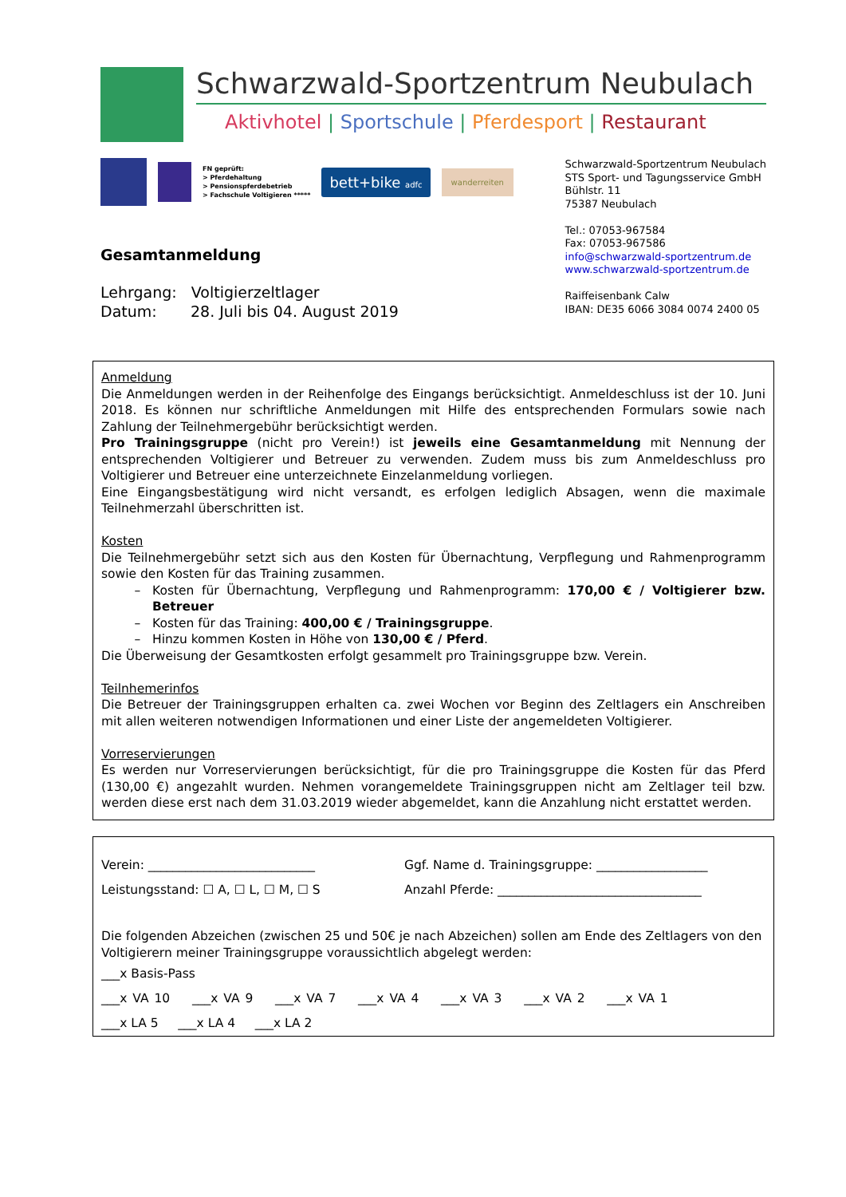Schwarzwald-Sportzentrum Neubulach
Aktivhotel | Sportschule | Pferdesport | Restaurant
FN geprüft:
> Pferdehaltung
> Pensionspferdebetrieb
> Fachschule Voltigieren *****
bett+bike adfc
wanderreiten
Gesamtanmeldung
Lehrgang: Voltigierzeltlager
Datum: 28. Juli bis 04. August 2019
Schwarzwald-Sportzentrum Neubulach
STS Sport- und Tagungsservice GmbH
Bühlstr. 11
75387 Neubulach
Tel.: 07053-967584
Fax: 07053-967586
info@schwarzwald-sportzentrum.de
www.schwarzwald-sportzentrum.de
Raiffeisenbank Calw
IBAN: DE35 6066 3084 0074 2400 05
Anmeldung
Die Anmeldungen werden in der Reihenfolge des Eingangs berücksichtigt. Anmeldeschluss ist der 10. Juni 2018. Es können nur schriftliche Anmeldungen mit Hilfe des entsprechenden Formulars sowie nach Zahlung der Teilnehmergebühr berücksichtigt werden.
Pro Trainingsgruppe (nicht pro Verein!) ist jeweils eine Gesamtanmeldung mit Nennung der entsprechenden Voltigierer und Betreuer zu verwenden. Zudem muss bis zum Anmeldeschluss pro Voltigierer und Betreuer eine unterzeichnete Einzelanmeldung vorliegen.
Eine Eingangsbestätigung wird nicht versandt, es erfolgen lediglich Absagen, wenn die maximale Teilnehmerzahl überschritten ist.
Kosten
Die Teilnehmergebühr setzt sich aus den Kosten für Übernachtung, Verpflegung und Rahmenprogramm sowie den Kosten für das Training zusammen.
Kosten für Übernachtung, Verpflegung und Rahmenprogramm: 170,00 € / Voltigierer bzw. Betreuer
Kosten für das Training: 400,00 € / Trainingsgruppe.
Hinzu kommen Kosten in Höhe von 130,00 € / Pferd.
Die Überweisung der Gesamtkosten erfolgt gesammelt pro Trainingsgruppe bzw. Verein.
Teilnhemerinfos
Die Betreuer der Trainingsgruppen erhalten ca. zwei Wochen vor Beginn des Zeltlagers ein Anschreiben mit allen weiteren notwendigen Informationen und einer Liste der angemeldeten Voltigierer.
Vorreservierungen
Es werden nur Vorreservierungen berücksichtigt, für die pro Trainingsgruppe die Kosten für das Pferd (130,00 €) angezahlt wurden. Nehmen vorangemeldete Trainingsgruppen nicht am Zeltlager teil bzw. werden diese erst nach dem 31.03.2019 wieder abgemeldet, kann die Anzahlung nicht erstattet werden.
Verein: ___________________________ Ggf. Name d. Trainingsgruppe: __________________
Leistungsstand: ☐ A, ☐ L, ☐ M, ☐ S Anzahl Pferde: _________________________________
Die folgenden Abzeichen (zwischen 25 und 50€ je nach Abzeichen) sollen am Ende des Zeltlagers von den Voltigierern meiner Trainingsgruppe voraussichtlich abgelegt werden:
___x Basis-Pass
___x VA 10 ___x VA 9 ___x VA 7 ___x VA 4 ___x VA 3 ___x VA 2 ___x VA 1
___x LA 5 ___x LA 4 ___x LA 2